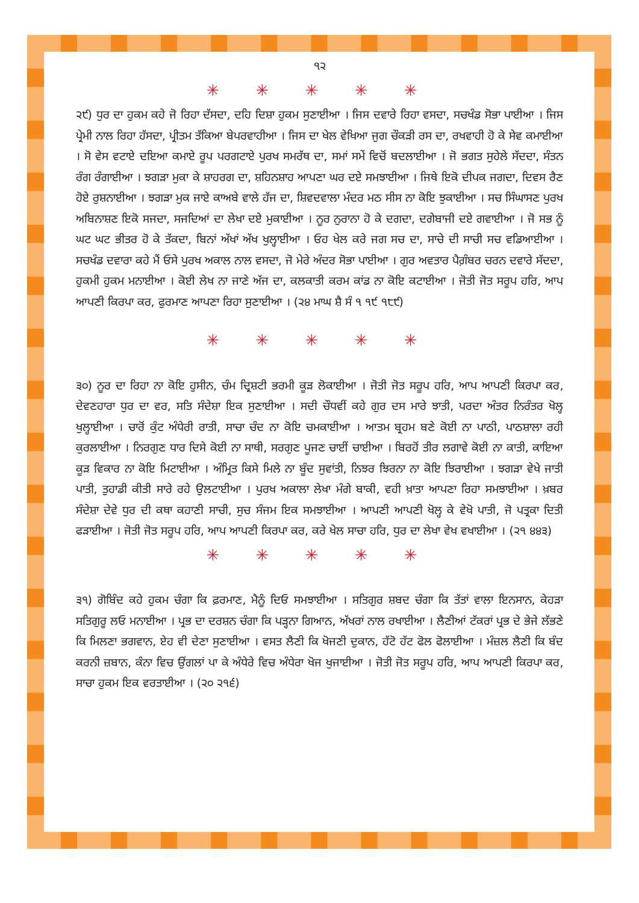੧੨
✳ ✳ ✳ ✳ ✳
੨੯) ਧੁਰ ਦਾ ਹੁਕਮ ਕਹੇ ਜੋ ਰਿਹਾ ਦੱਸਦਾ, ਦਹਿ ਦਿਸ਼ਾ ਹੁਕਮ ਸੁਣਾਈਆ । ਜਿਸ ਦਵਾਰੇ ਰਿਹਾ ਵਸਦਾ, ਸਚਖੰਡ ਸੋਭਾ ਪਾਈਆ । ਜਿਸ ਪ੍ਰੇਮੀ ਨਾਲ ਰਿਹਾ ਹੱਸਦਾ, ਪ੍ਰੀਤਮ ਤੱਕਿਆ ਬੇਪਰਵਾਹੀਆ । ਜਿਸ ਦਾ ਖੇਲ ਵੇਖਿਆ ਜੁਗ ਚੌਕੜੀ ਰਸ ਦਾ, ਰਖਵਾਹੀ ਹੋ ਕੇ ਸੇਵ ਕਮਾਈਆ । ਸੋ ਵੇਸ ਵਟਾਏ ਦਇਆ ਕਮਾਏ ਰੂਪ ਪਰਗਟਾਏ ਪੁਰਖ ਸਮਰੱਥ ਦਾ, ਸਮਾਂ ਸਮੇਂ ਵਿਚੋਂ ਬਦਲਾਈਆ । ਜੋ ਭਗਤ ਸੁਹੇਲੇ ਸੱਦਦਾ, ਸੰਤਨ ਰੰਗ ਰੰਗਾਈਆ । ਝਗੜਾ ਮੁਕਾ ਕੇ ਸ਼ਾਹਰਗ ਦਾ, ਸ਼ਹਿਨਸ਼ਾਹ ਆਪਣਾ ਘਰ ਦਏ ਸਮਝਾਈਆ । ਜਿਥੇ ਇਕੋ ਦੀਪਕ ਜਗਦਾ, ਦਿਵਸ ਰੈਣ ਹੋਏ ਰੁਸ਼ਨਾਈਆ । ਝਗੜਾ ਮੁਕ ਜਾਏ ਕਾਅਬੇ ਵਾਲੇ ਹੱਜ ਦਾ, ਸ਼ਿਵਦਵਾਲਾ ਮੰਦਰ ਮਠ ਸੀਸ ਨਾ ਕੋਇ ਝੁਕਾਈਆ । ਸਚ ਸਿੰਘਾਸਣ ਪੁਰਖ ਅਬਿਨਾਸ਼ਣ ਇਕੋ ਸਜਦਾ, ਸਜਦਿਆਂ ਦਾ ਲੇਖਾ ਦਏ ਮੁਕਾਈਆ । ਨੂਰ ਨੁਰਾਨਾ ਹੋ ਕੇ ਦਗਦਾ, ਦਗੇਬਾਜੀ ਦਏ ਗਵਾਈਆ । ਜੋ ਸਭ ਨੂੰ ਘਟ ਘਟ ਭੀਤਰ ਹੋ ਕੇ ਤੱਕਦਾ, ਬਿਨਾਂ ਅੱਖਾਂ ਅੱਖ ਖੁਲ੍ਹਾਈਆ । ਓਹ ਖੇਲ ਕਰੇ ਜਗ ਸਚ ਦਾ, ਸਾਚੇ ਦੀ ਸਾਚੀ ਸਚ ਵਡਿਆਈਆ । ਸਚਖੰਡ ਦਵਾਰਾ ਕਹੇ ਮੈਂ ਓਸੇ ਪੁਰਖ ਅਕਾਲ ਨਾਲ ਵਸਦਾ, ਜੋ ਮੇਰੇ ਅੰਦਰ ਸੋਭਾ ਪਾਈਆ । ਗੁਰ ਅਵਤਾਰ ਪੈਗ਼ੰਬਰ ਚਰਨ ਦਵਾਰੇ ਸੱਦਦਾ, ਹੁਕਮੀ ਹੁਕਮ ਮਨਾਈਆ । ਕੋਈ ਲੇਖ ਨਾ ਜਾਣੇ ਅੱਜ ਦਾ, ਕਲਕਾਤੀ ਕਰਮ ਕਾਂਡ ਨਾ ਕੋਇ ਕਟਾਈਆ । ਜੋਤੀ ਜੋਤ ਸਰੂਪ ਹਰਿ, ਆਪ ਆਪਣੀ ਕਿਰਪਾ ਕਰ, ਫੁਰਮਾਣ ਆਪਣਾ ਰਿਹਾ ਸੁਣਾਈਆ । (੨੪ ਮਾਘ ਸ਼ੈ ਸੰ ੧ ੧੯ ੧੮੯)
✳ ✳ ✳ ✳ ✳
੩੦) ਨੂਰ ਦਾ ਰਿਹਾ ਨਾ ਕੋਇ ਹੁਸੀਨ, ਚੰਮ ਦ੍ਰਿਸ਼ਟੀ ਭਰਮੀ ਕੂੜ ਲੋਕਾਈਆ । ਜੋਤੀ ਜੋਤ ਸਰੂਪ ਹਰਿ, ਆਪ ਆਪਣੀ ਕਿਰਪਾ ਕਰ, ਦੇਵਣਹਾਰਾ ਧੁਰ ਦਾ ਵਰ, ਸਤਿ ਸੰਦੇਸ਼ਾ ਇਕ ਸੁਣਾਈਆ । ਸਦੀ ਚੌਧਵੀਂ ਕਹੇ ਗੁਰ ਦਸ ਮਾਰੇ ਝਾਤੀ, ਪਰਦਾ ਅੰਤਰ ਨਿਰੰਤਰ ਖੋਲ੍ਹ ਖੁਲ੍ਹਾਈਆ । ਚਾਰੋਂ ਕੁੰਟ ਅੰਧੇਰੀ ਰਾਤੀ, ਸਾਚਾ ਚੰਦ ਨਾ ਕੋਇ ਚਮਕਾਈਆ । ਆਤਮ ਬ੍ਰਹਮ ਬਣੇ ਕੋਈ ਨਾ ਪਾਠੀ, ਪਾਠਸ਼ਾਲਾ ਰਹੀ ਕੁਰਲਾਈਆ । ਨਿਰਗੁਣ ਧਾਰ ਦਿਸੇ ਕੋਈ ਨਾ ਸਾਥੀ, ਸਰਗੁਣ ਪੂਜਣ ਚਾਈਂ ਚਾਈਆ । ਬਿਰਹੋਂ ਤੀਰ ਲਗਾਵੇ ਕੋਈ ਨਾ ਕਾਤੀ, ਕਾਇਆ ਕੂੜ ਵਿਕਾਰ ਨਾ ਕੋਇ ਮਿਟਾਈਆ । ਅੰਮ੍ਰਿਤ ਕਿਸੇ ਮਿਲੇ ਨਾ ਬੂੰਦ ਸੁਵਾਂਤੀ, ਨਿਝਰ ਝਿਰਨਾ ਨਾ ਕੋਇ ਝਿਰਾਈਆ । ਝਗੜਾ ਵੇਖੇ ਜਾਤੀ ਪਾਤੀ, ਤੁਹਾਡੀ ਕੀਤੀ ਸਾਰੇ ਰਹੇ ਉਲਟਾਈਆ । ਪੁਰਖ ਅਕਾਲਾ ਲੇਖਾ ਮੰਗੇ ਬਾਕੀ, ਵਹੀ ਖ਼ਾਤਾ ਆਪਣਾ ਰਿਹਾ ਸਮਝਾਈਆ । ਖ਼ਬਰ ਸੰਦੇਸ਼ਾ ਦੇਵੇ ਧੁਰ ਦੀ ਕਥਾ ਕਹਾਣੀ ਸਾਚੀ, ਸੁਚ ਸੰਜਮ ਇਕ ਸਮਝਾਈਆ । ਆਪਣੀ ਆਪਣੀ ਖੋਲ੍ਹ ਕੇ ਵੇਖੋ ਪਾਤੀ, ਜੋ ਪਤ੍ਰਕਾ ਦਿਤੀ ਫੜਾਈਆ । ਜੋਤੀ ਜੋਤ ਸਰੂਪ ਹਰਿ, ਆਪ ਆਪਣੀ ਕਿਰਪਾ ਕਰ, ਕਰੇ ਖੇਲ ਸਾਚਾ ਹਰਿ, ਧੁਰ ਦਾ ਲੇਖਾ ਵੇਖ ਵਖਾਈਆ । (੨੧ ੪੪੩)
✳ ✳ ✳ ✳ ✳
੩੧) ਗੋਬਿੰਦ ਕਹੇ ਹੁਕਮ ਚੰਗਾ ਕਿ ਫ਼ਰਮਾਣ, ਮੈਨੂੰ ਦਿਓ ਸਮਝਾਈਆ । ਸਤਿਗੁਰ ਸ਼ਬਦ ਚੰਗਾ ਕਿ ਤੱਤਾਂ ਵਾਲਾ ਇਨਸਾਨ, ਕੇਹੜਾ ਸਤਿਗੁਰੂ ਲਓ ਮਨਾਈਆ । ਪ੍ਰਭ ਦਾ ਦਰਸ਼ਨ ਚੰਗਾ ਕਿ ਪੜ੍ਹਨਾ ਗਿਆਨ, ਅੱਖਰਾਂ ਨਾਲ ਰਖਾਈਆ । ਲੈਣੀਆਂ ਟੱਕਰਾਂ ਪ੍ਰਭ ਦੇ ਭੇਜੇ ਲੱਭਣੇ ਕਿ ਮਿਲਣਾ ਭਗਵਾਨ, ਏਹ ਵੀ ਦੇਣਾ ਸੁਣਾਈਆ । ਵਸਤ ਲੈਣੀ ਕਿ ਖੋਜਣੀ ਦੁਕਾਨ, ਹੱਟੋ ਹੱਟ ਫੋਲ ਫੋਲਾਈਆ । ਮੰਜ਼ਲ ਲੈਣੀ ਕਿ ਬੰਦ ਕਰਨੀ ਜ਼ਬਾਨ, ਕੰਨਾ ਵਿਚ ਉਂਗਲਾਂ ਪਾ ਕੇ ਅੰਧੇਰੇ ਵਿਚ ਅੰਧੇਰਾ ਖੋਜ ਖੁਜਾਈਆ । ਜੋਤੀ ਜੋਤ ਸਰੂਪ ਹਰਿ, ਆਪ ਆਪਣੀ ਕਿਰਪਾ ਕਰ, ਸਾਚਾ ਹੁਕਮ ਇਕ ਵਰਤਾਈਆ । (੨੦ ੨੧੬)